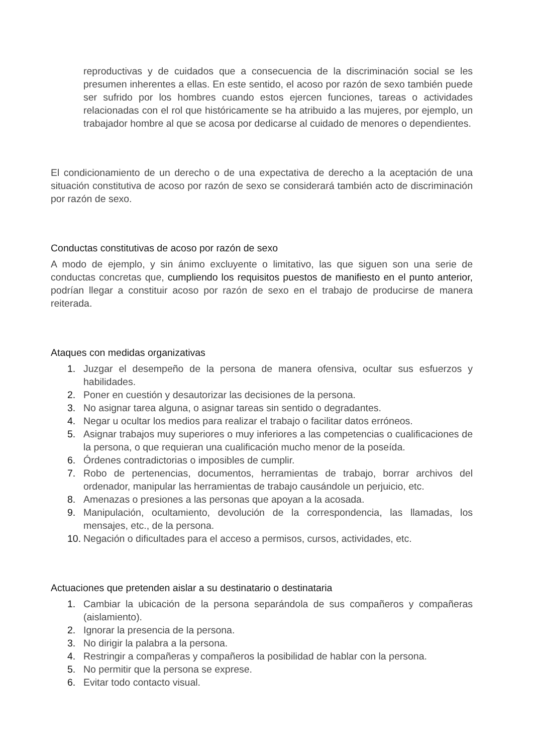reproductivas y de cuidados que a consecuencia de la discriminación social se les presumen inherentes a ellas. En este sentido, el acoso por razón de sexo también puede ser sufrido por los hombres cuando estos ejercen funciones, tareas o actividades relacionadas con el rol que históricamente se ha atribuido a las mujeres, por ejemplo, un trabajador hombre al que se acosa por dedicarse al cuidado de menores o dependientes.
El condicionamiento de un derecho o de una expectativa de derecho a la aceptación de una situación constitutiva de acoso por razón de sexo se considerará también acto de discriminación por razón de sexo.
Conductas constitutivas de acoso por razón de sexo
A modo de ejemplo, y sin ánimo excluyente o limitativo, las que siguen son una serie de conductas concretas que, cumpliendo los requisitos puestos de manifiesto en el punto anterior, podrían llegar a constituir acoso por razón de sexo en el trabajo de producirse de manera reiterada.
Ataques con medidas organizativas
1. Juzgar el desempeño de la persona de manera ofensiva, ocultar sus esfuerzos y habilidades.
2. Poner en cuestión y desautorizar las decisiones de la persona.
3. No asignar tarea alguna, o asignar tareas sin sentido o degradantes.
4. Negar u ocultar los medios para realizar el trabajo o facilitar datos erróneos.
5. Asignar trabajos muy superiores o muy inferiores a las competencias o cualificaciones de la persona, o que requieran una cualificación mucho menor de la poseída.
6. Órdenes contradictorias o imposibles de cumplir.
7. Robo de pertenencias, documentos, herramientas de trabajo, borrar archivos del ordenador, manipular las herramientas de trabajo causándole un perjuicio, etc.
8. Amenazas o presiones a las personas que apoyan a la acosada.
9. Manipulación, ocultamiento, devolución de la correspondencia, las llamadas, los mensajes, etc., de la persona.
10. Negación o dificultades para el acceso a permisos, cursos, actividades, etc.
Actuaciones que pretenden aislar a su destinatario o destinataria
1. Cambiar la ubicación de la persona separándola de sus compañeros y compañeras (aislamiento).
2. Ignorar la presencia de la persona.
3. No dirigir la palabra a la persona.
4. Restringir a compañeras y compañeros la posibilidad de hablar con la persona.
5. No permitir que la persona se exprese.
6. Evitar todo contacto visual.